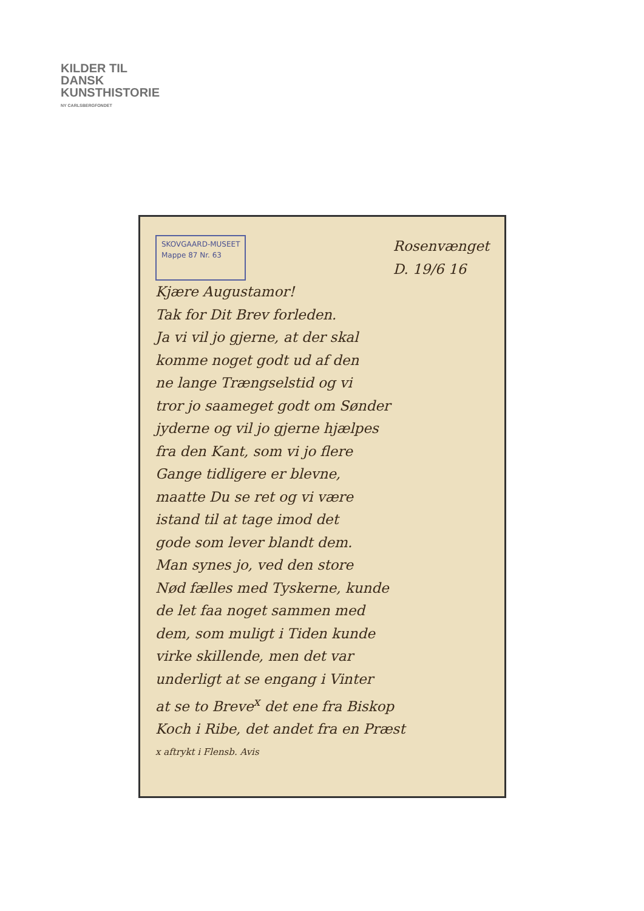KILDER TIL
DANSK
KUNSTHISTORIE
NY CARLSBERGFONDET
SKOVGAARD-MUSEET
Mappe 87 Nr. 63
Rosenvænget
D. 19/6 16
Kjære Augustamor!
Tak for Dit Brev forleden.
Ja vi vil jo gjerne, at der skal
komme noget godt ud af den
ne lange Trængselstid og vi
tror jo saameget godt om Sønder
jyderne og vil jo gjerne hjælpes
fra den Kant, som vi jo flere
Gange tidligere er blevne,
maatte Du se ret og vi være
istand til at tage imod det
gode som lever blandt dem.
Man synes jo, ved den store
Nød fælles med Tyskerne, kunde
de let faa noget sammen med
dem, som muligt i Tiden kunde
virke skillende, men det var
underligt at se engang i Vinter
at se to Breve<sup>x</sup> det ene fra Biskop
Koch i Ribe, det andet fra en Præst
x aftrykt i Flensb. Avis